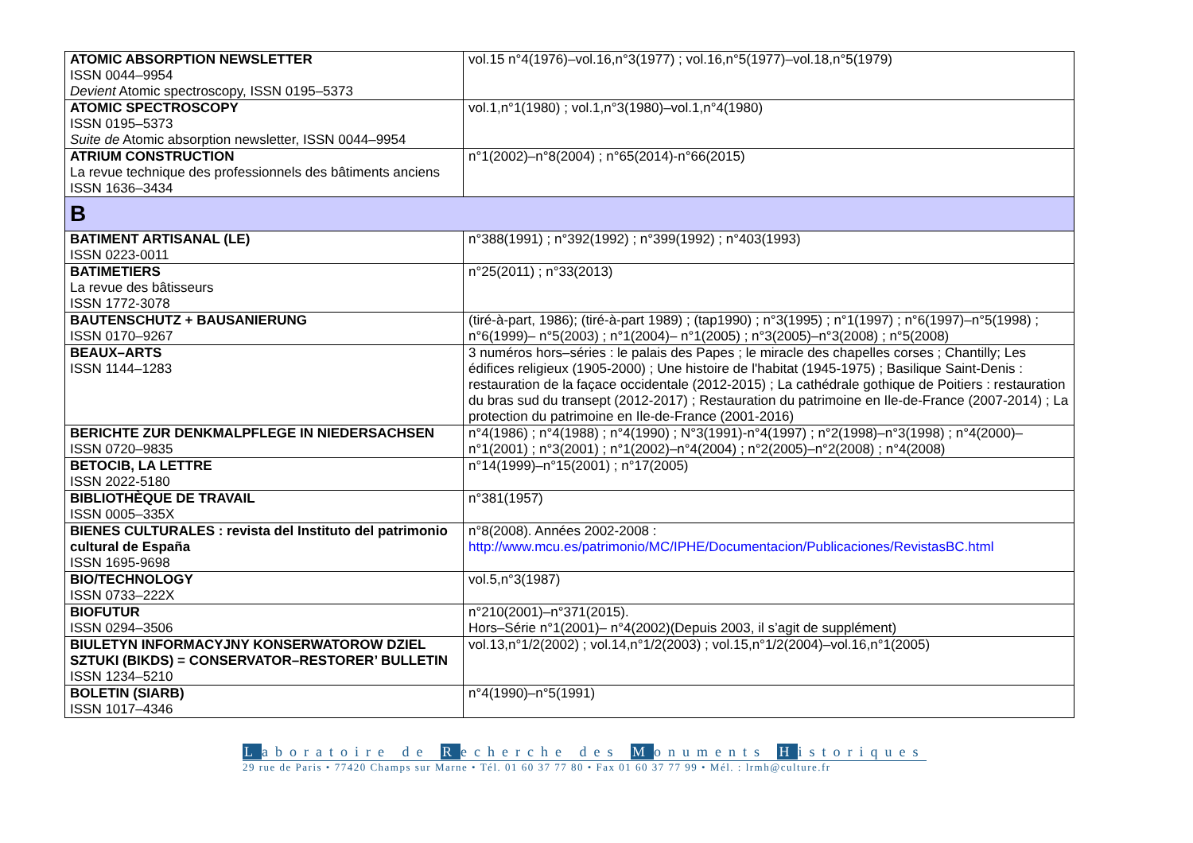| ATOMIC ABSORPTION NEWSLETTER ISSN 0044–9954 Devient Atomic spectroscopy, ISSN 0195–5373 | vol.15 n°4(1976)–vol.16,n°3(1977) ; vol.16,n°5(1977)–vol.18,n°5(1979) |
| ATOMIC SPECTROSCOPY ISSN 0195–5373 Suite de Atomic absorption newsletter, ISSN 0044–9954 | vol.1,n°1(1980) ; vol.1,n°3(1980)–vol.1,n°4(1980) |
| ATRIUM CONSTRUCTION La revue technique des professionnels des bâtiments anciens ISSN 1636–3434 | n°1(2002)–n°8(2004) ; n°65(2014)-n°66(2015) |
| B | |
| BATIMENT ARTISANAL (LE) ISSN 0223-0011 | n°388(1991) ; n°392(1992) ; n°399(1992) ; n°403(1993) |
| BATIMETIERS La revue des bâtisseurs ISSN 1772-3078 | n°25(2011) ; n°33(2013) |
| BAUTENSCHUTZ + BAUSANIERUNG ISSN 0170–9267 | (tiré-à-part, 1986); (tiré-à-part 1989) ; (tap1990) ; n°3(1995) ; n°1(1997) ; n°6(1997)–n°5(1998) ; n°6(1999)– n°5(2003) ; n°1(2004)– n°1(2005) ; n°3(2005)–n°3(2008) ; n°5(2008) |
| BEAUX–ARTS ISSN 1144–1283 | 3 numéros hors–séries : le palais des Papes ; le miracle des chapelles corses ; Chantilly; Les édifices religieux (1905-2000) ; Une histoire de l'habitat (1945-1975) ; Basilique Saint-Denis : restauration de la façace occidentale (2012-2015) ; La cathédrale gothique de Poitiers : restauration du bras sud du transept (2012-2017) ; Restauration du patrimoine en Ile-de-France (2007-2014) ; La protection du patrimoine en Ile-de-France (2001-2016) |
| BERICHTE ZUR DENKMALPFLEGE IN NIEDERSACHSEN ISSN 0720–9835 | n°4(1986) ; n°4(1988) ; n°4(1990) ; N°3(1991)-n°4(1997) ; n°2(1998)–n°3(1998) ; n°4(2000)–n°1(2001) ; n°3(2001) ; n°1(2002)–n°4(2004) ; n°2(2005)–n°2(2008) ; n°4(2008) |
| BETOCIB, LA LETTRE ISSN 2022-5180 | n°14(1999)–n°15(2001) ; n°17(2005) |
| BIBLIOTHÈQUE DE TRAVAIL ISSN 0005–335X | n°381(1957) |
| BIENES CULTURALES : revista del Instituto del patrimonio cultural de España ISSN 1695-9698 | n°8(2008). Années 2002-2008 : http://www.mcu.es/patrimonio/MC/IPHE/Documentacion/Publicaciones/RevistasBC.html |
| BIO/TECHNOLOGY ISSN 0733–222X | vol.5,n°3(1987) |
| BIOFUTUR ISSN 0294–3506 | n°210(2001)–n°371(2015). Hors–Série n°1(2001)– n°4(2002)(Depuis 2003, il s’agit de supplément) |
| BIULETYN INFORMACYJNY KONSERWATOROW DZIEL SZTUKI (BIKDS) = CONSERVATOR–RESTORER’ BULLETIN ISSN 1234–5210 | vol.13,n°1/2(2002) ; vol.14,n°1/2(2003) ; vol.15,n°1/2(2004)–vol.16,n°1(2005) |
| BOLETIN (SIARB) ISSN 1017–4346 | n°4(1990)–n°5(1991) |
Laboratoire de Recherche des Monuments Historiques
29 rue de Paris • 77420 Champs sur Marne • Tél. 01 60 37 77 80 • Fax 01 60 37 77 99 • Mél. : lrmh@culture.fr